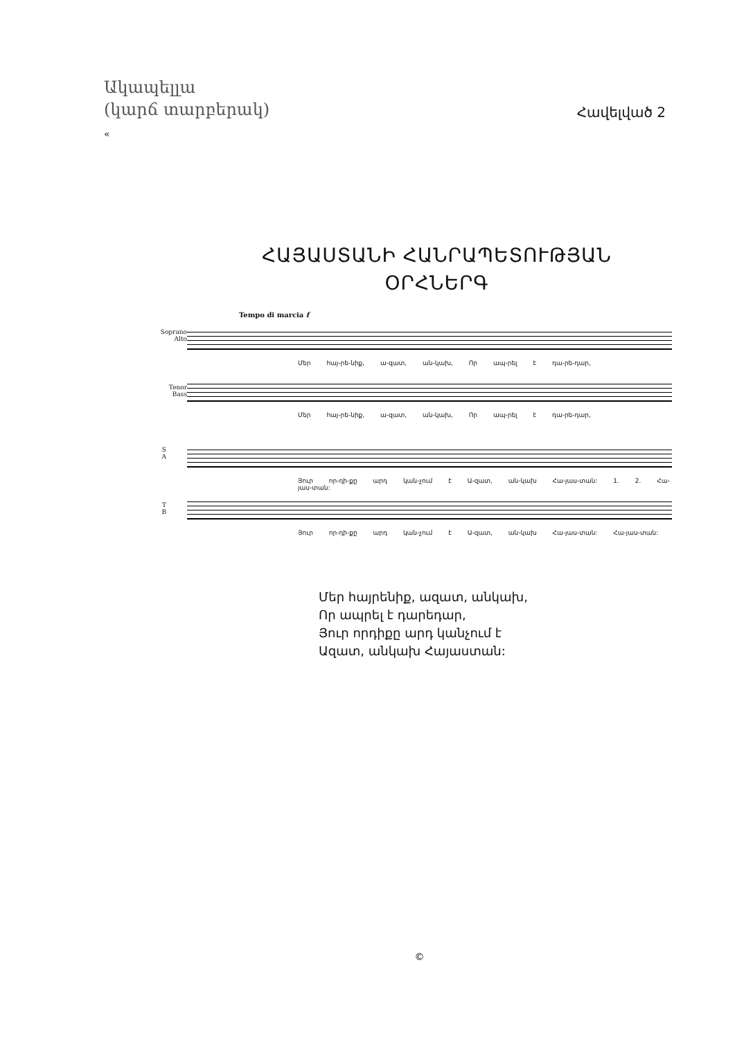Ակապելլա
(կարճ տարբերակ)
«
Հավելված 2
ՀԱՅԱՍՏԱՆԻ ՀԱՆՐԱՊԵՏՈՒԹՅԱՆ
ՕՐՀՆԵՐԳ
Tempo di marcia f
Soprano
Alto
Մեր հայ-րե-նիք, ա-զատ, ան-կախ, Որ ապ-րել է դա-րե-դար,
Tenor
Bass
Մեր հայ-րե-նիք, ա-զատ, ան-կախ, Որ ապ-րել է դա-րե-դար,
S
A
Յուր որ-դի-քը արդ կան-չում է Ա-զատ, ան-կախ Հա-յաս-տան: 1. 2. Հա-յաս-տան:
T
B
Յուր որ-դի-քը արդ կան-չում է Ա-զատ, ան-կախ Հա-յաս-տան: Հա-յաս-տան:
Մեր հայրենիք, ազատ, անկախ,
Որ ապրել է դարեդար,
Յուր որդիքը արդ կանչում է
Ազատ, անկախ Հայաստան:
©